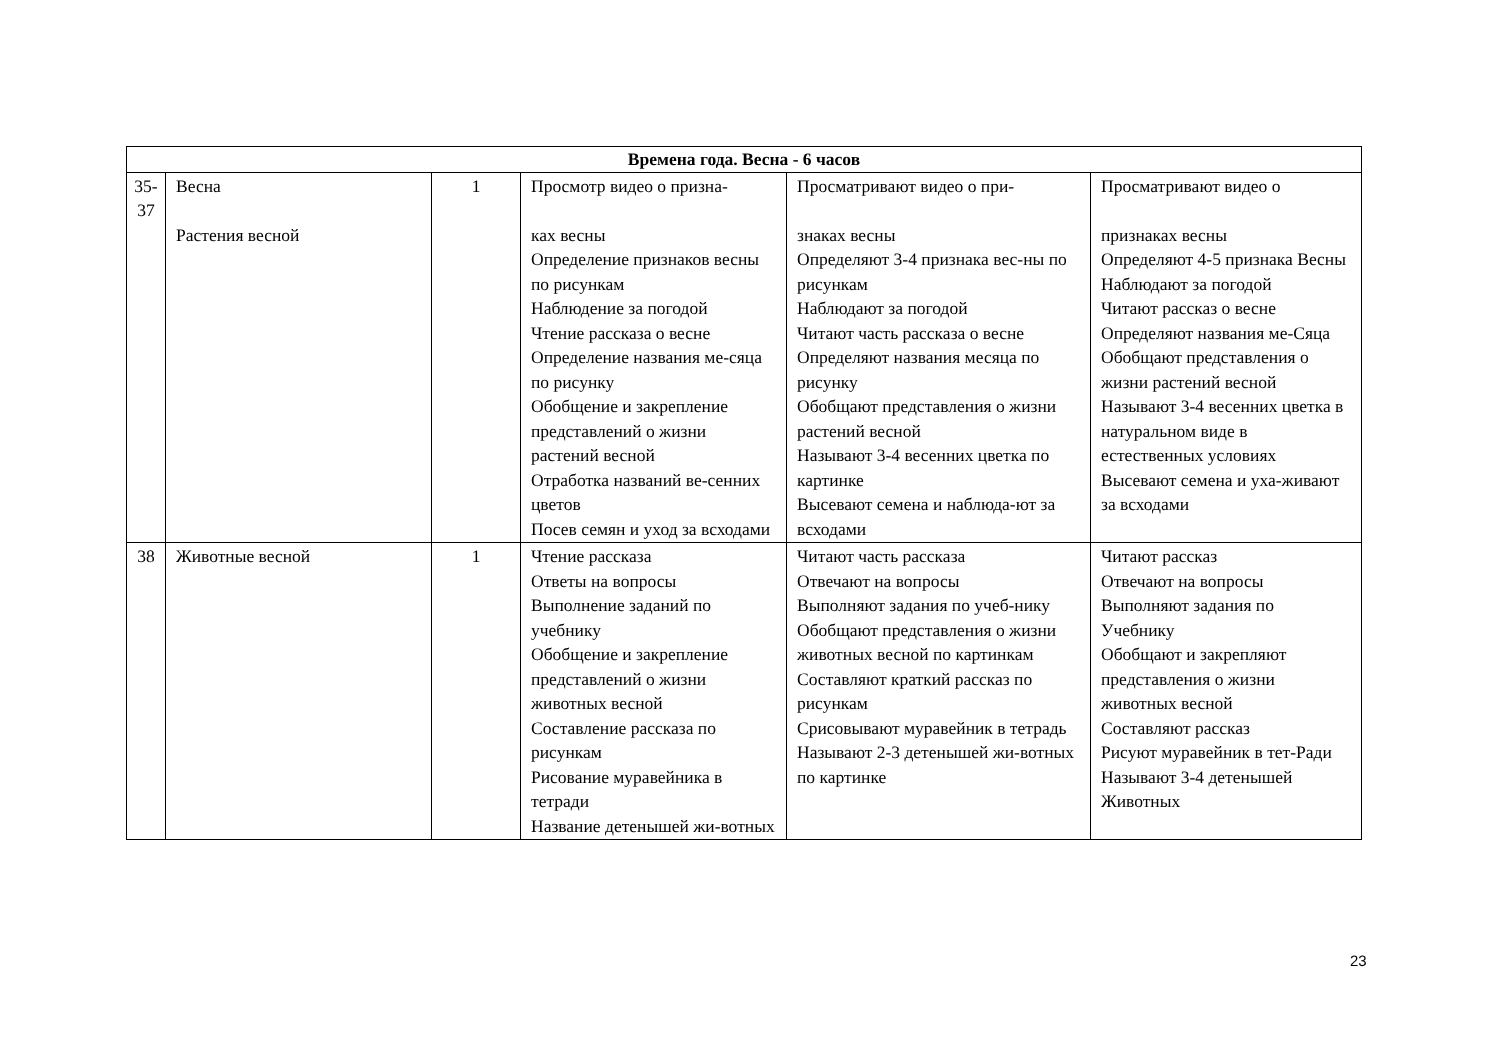| Времена года. Весна - 6 часов | | | | | |
| --- | --- | --- | --- | --- | --- |
| 35- 37 | Весна Растения весной | 1 | Просмотр видео о призна- ках весны Определение признаков весны по рисункам Наблюдение за погодой Чтение рассказа о весне Определение названия ме-сяца по рисунку Обобщение и закрепление представлений о жизни растений весной Отработка названий ве-сенних цветов Посев семян и уход за всходами | Просматривают видео о при- знаках весны Определяют 3-4 признака вес-ны по рисункам Наблюдают за погодой Читают часть рассказа о весне Определяют названия месяца по рисунку Обобщают представления о жизни растений весной Называют 3-4 весенних цветка по картинке Высевают семена и наблюда-ют за всходами | Просматривают видео о признаках весны Определяют 4-5 признака Весны Наблюдают за погодой Читают рассказ о весне Определяют названия ме-Сяца Обобщают представления о жизни растений весной Называют 3-4 весенних цветка в натуральном виде в естественных условиях Высевают семена и уха-живают за всходами |
| 38 | Животные весной | 1 | Чтение рассказа Ответы на вопросы Выполнение заданий по учебнику Обобщение и закрепление представлений о жизни животных весной Составление рассказа по рисункам Рисование муравейника в тетради Название детенышей жи-вотных | Читают часть рассказа Отвечают на вопросы Выполняют задания по учеб-нику Обобщают представления о жизни животных весной по картинкам Составляют краткий рассказ по рисункам Срисовывают муравейник в тетрадь Называют 2-3 детенышей жи-вотных по картинке | Читают рассказ Отвечают на вопросы Выполняют задания по Учебнику Обобщают и закрепляют представления о жизни животных весной Составляют рассказ Рисуют муравейник в тет-Ради Называют 3-4 детенышей Животных |
23